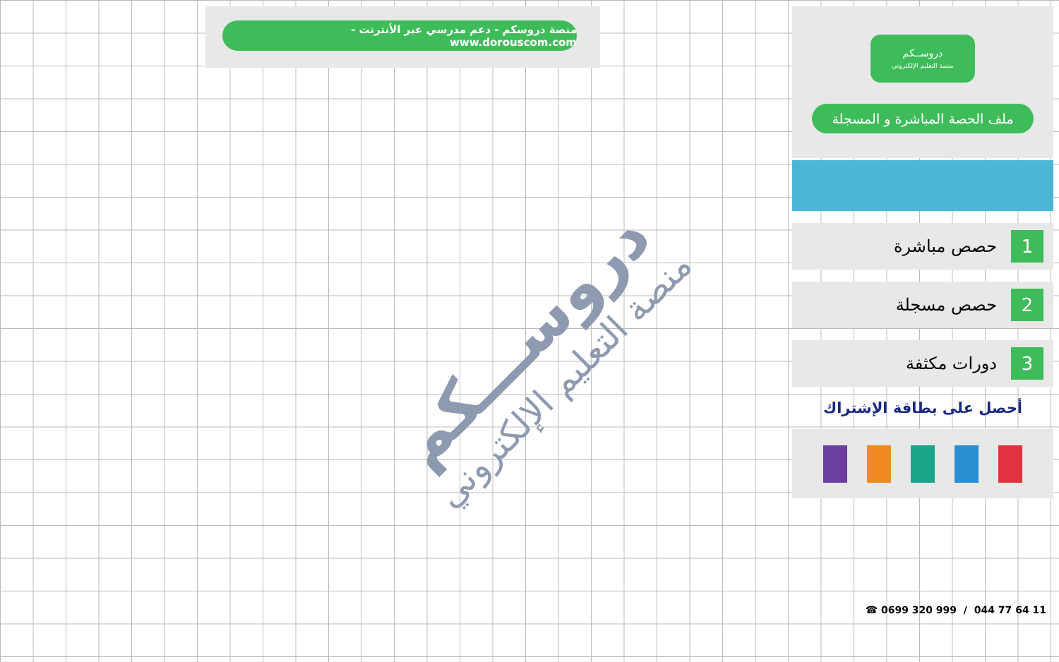منصة دروسكم - دعم مدرسي عبر الأنترنت - www.dorouscom.com
دروســـكم
منصة التعليم الإلكتروني
دروســكم
منصة التعليم الإلكتروني
ملف الحصة المباشرة و المسجلة
1
حصص مباشرة
2
حصص مسجلة
3
دورات مكثفة
أحصل على بطاقة الإشتراك
☎ 0699 320 999 / 044 77 64 11